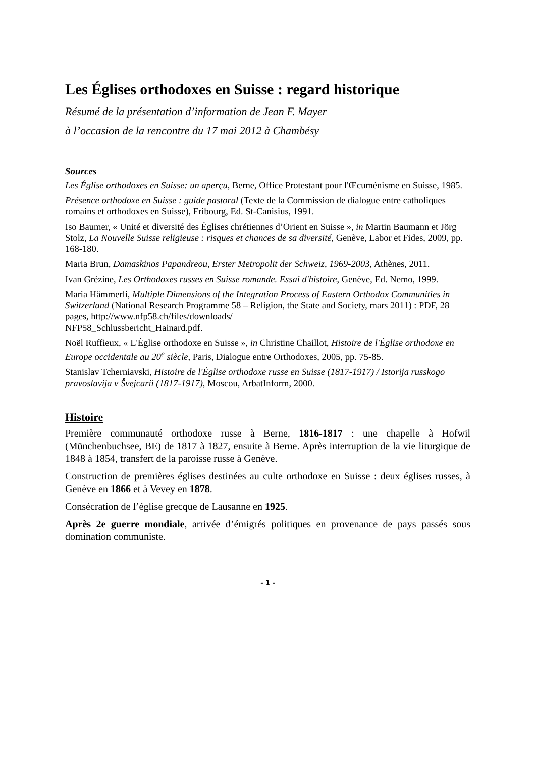Les Églises orthodoxes en Suisse : regard historique
Résumé de la présentation d’information de Jean F. Mayer
à l’occasion de la rencontre du 17 mai 2012 à Chambésy
Sources
Les Église orthodoxes en Suisse: un aperçu, Berne, Office Protestant pour l'Œcuménisme en Suisse, 1985.
Présence orthodoxe en Suisse : guide pastoral (Texte de la Commission de dialogue entre catholiques romains et orthodoxes en Suisse), Fribourg, Ed. St-Canisius, 1991.
Iso Baumer, « Unité et diversité des Églises chrétiennes d’Orient en Suisse », in Martin Baumann et Jörg Stolz, La Nouvelle Suisse religieuse : risques et chances de sa diversité, Genève, Labor et Fides, 2009, pp. 168-180.
Maria Brun, Damaskinos Papandreou, Erster Metropolit der Schweiz, 1969-2003, Athènes, 2011.
Ivan Grézine, Les Orthodoxes russes en Suisse romande. Essai d'histoire, Genève, Ed. Nemo, 1999.
Maria Hämmerli, Multiple Dimensions of the Integration Process of Eastern Orthodox Communities in Switzerland (National Research Programme 58 – Religion, the State and Society, mars 2011) : PDF, 28 pages, http://www.nfp58.ch/files/downloads/
NFP58_Schlussbericht_Hainard.pdf.
Noël Ruffieux, « L'Église orthodoxe en Suisse », in Christine Chaillot, Histoire de l'Église orthodoxe en Europe occidentale au 20<sup>e</sup> siècle, Paris, Dialogue entre Orthodoxes, 2005, pp. 75-85.
Stanislav Tcherniavski, Histoire de l'Église orthodoxe russe en Suisse (1817-1917) / Istorija russkogo pravoslavija v Švejcarii (1817-1917), Moscou, ArbatInform, 2000.
Histoire
Première communauté orthodoxe russe à Berne, 1816-1817 : une chapelle à Hofwil (Münchenbuchsee, BE) de 1817 à 1827, ensuite à Berne. Après interruption de la vie liturgique de 1848 à 1854, transfert de la paroisse russe à Genève.
Construction de premières églises destinées au culte orthodoxe en Suisse : deux églises russes, à Genève en 1866 et à Vevey en 1878.
Consécration de l’église grecque de Lausanne en 1925.
Après 2e guerre mondiale, arrivée d’émigrés politiques en provenance de pays passés sous domination communiste.
- 1 -